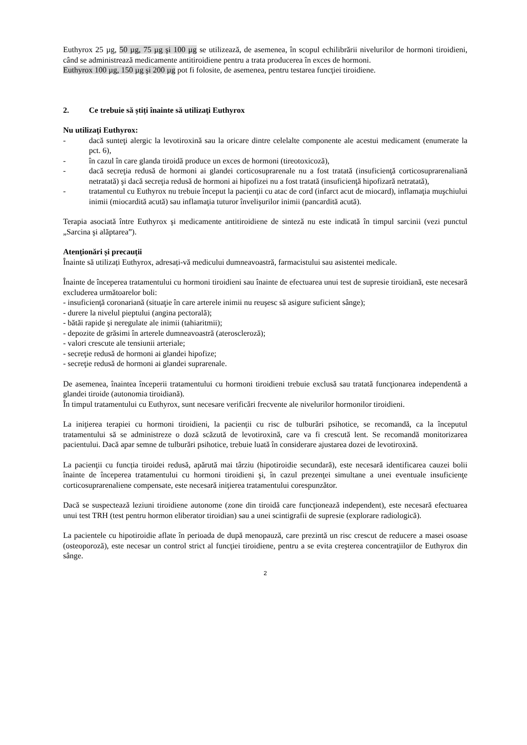Euthyrox 25 µg, 50 µg, 75 µg şi 100 µg se utilizează, de asemenea, în scopul echilibrării nivelurilor de hormoni tiroidieni, când se administrează medicamente antitiroidiene pentru a trata producerea în exces de hormoni.
Euthyrox 100 µg, 150 µg şi 200 µg pot fi folosite, de asemenea, pentru testarea funcţiei tiroidiene.
2. Ce trebuie să știți înainte să utilizaţi Euthyrox
Nu utilizaţi Euthyrox:
- dacă sunteţi alergic la levotiroxină sau la oricare dintre celelalte componente ale acestui medicament (enumerate la pct. 6),
- în cazul în care glanda tiroidă produce un exces de hormoni (tireotoxicoză),
- dacă secreţia redusă de hormoni ai glandei corticosuprarenale nu a fost tratată (insuficienţă corticosuprarenaliană netratată) şi dacă secreţia redusă de hormoni ai hipofizei nu a fost tratată (insuficienţă hipofizară netratată),
- tratamentul cu Euthyrox nu trebuie început la pacienţii cu atac de cord (infarct acut de miocard), inflamaţia muşchiului inimii (miocardită acută) sau inflamaţia tuturor învelişurilor inimii (pancardită acută).
Terapia asociată între Euthyrox şi medicamente antitiroidiene de sinteză nu este indicată în timpul sarcinii (vezi punctul „Sarcina şi alăptarea”).
Atenţionări și precauții
Înainte să utilizați Euthyrox, adresați-vă medicului dumneavoastră, farmacistului sau asistentei medicale.
Înainte de începerea tratamentului cu hormoni tiroidieni sau înainte de efectuarea unui test de supresie tiroidiană, este necesară excluderea următoarelor boli:
- insuficienţă coronariană (situaţie în care arterele inimii nu reuşesc să asigure suficient sânge);
- durere la nivelul pieptului (angina pectorală);
- bătăi rapide şi neregulate ale inimii (tahiaritmii);
- depozite de grăsimi în arterele dumneavoastră (ateroscleroză);
- valori crescute ale tensiunii arteriale;
- secreţie redusă de hormoni ai glandei hipofize;
- secreţie redusă de hormoni ai glandei suprarenale.
De asemenea, înaintea începerii tratamentului cu hormoni tiroidieni trebuie exclusă sau tratată funcţionarea independentă a glandei tiroide (autonomia tiroidiană).
În timpul tratamentului cu Euthyrox, sunt necesare verificări frecvente ale nivelurilor hormonilor tiroidieni.
La iniţierea terapiei cu hormoni tiroidieni, la pacienții cu risc de tulburări psihotice, se recomandă, ca la începutul tratamentului să se administreze o doză scăzută de levotiroxină, care va fi crescută lent. Se recomandă monitorizarea pacientului. Dacă apar semne de tulburări psihotice, trebuie luată în considerare ajustarea dozei de levotiroxină.
La pacienţii cu funcția tiroidei redusă, apărută mai târziu (hipotiroidie secundară), este necesară identificarea cauzei bolii înainte de începerea tratamentului cu hormoni tiroidieni şi, în cazul prezenţei simultane a unei eventuale insuficienţe corticosuprarenaliene compensate, este necesară iniţierea tratamentului corespunzător.
Dacă se suspectează leziuni tiroidiene autonome (zone din tiroidă care funcţionează independent), este necesară efectuarea unui test TRH (test pentru hormon eliberator tiroidian) sau a unei scintigrafii de supresie (explorare radiologică).
La pacientele cu hipotiroidie aflate în perioada de după menopauză, care prezintă un risc crescut de reducere a masei osoase (osteoporoză), este necesar un control strict al funcţiei tiroidiene, pentru a se evita creşterea concentraţiilor de Euthyrox din sânge.
2